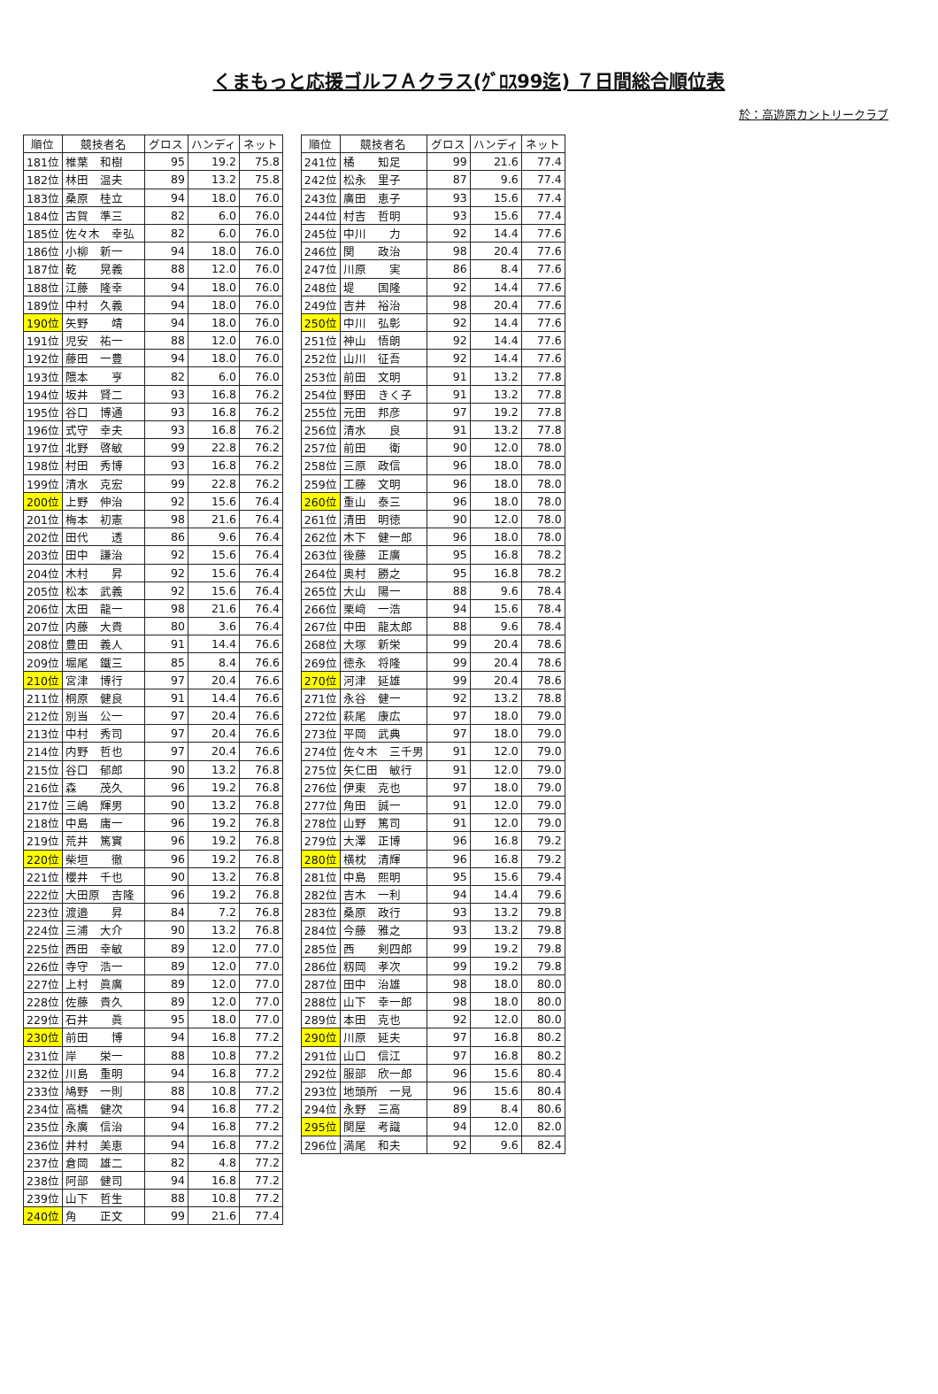くまもっと応援ゴルフＡクラス(ｸﾞﾛｽ99迄) ７日間総合順位表
於：高遊原カントリークラブ
| 順位 | 競技者名 | グロス | ハンディ | ネット |
| --- | --- | --- | --- | --- |
| 181位 | 椎葉 和樹 | 95 | 19.2 | 75.8 |
| 182位 | 林田 温夫 | 89 | 13.2 | 75.8 |
| 183位 | 桑原 桂立 | 94 | 18.0 | 76.0 |
| 184位 | 古賀 準三 | 82 | 6.0 | 76.0 |
| 185位 | 佐々木 幸弘 | 82 | 6.0 | 76.0 |
| 186位 | 小柳 新一 | 94 | 18.0 | 76.0 |
| 187位 | 乾 晃義 | 88 | 12.0 | 76.0 |
| 188位 | 江藤 隆幸 | 94 | 18.0 | 76.0 |
| 189位 | 中村 久義 | 94 | 18.0 | 76.0 |
| 190位 | 矢野 靖 | 94 | 18.0 | 76.0 |
| 191位 | 児安 祐一 | 88 | 12.0 | 76.0 |
| 192位 | 藤田 一豊 | 94 | 18.0 | 76.0 |
| 193位 | 隈本 亨 | 82 | 6.0 | 76.0 |
| 194位 | 坂井 賢二 | 93 | 16.8 | 76.2 |
| 195位 | 谷口 博通 | 93 | 16.8 | 76.2 |
| 196位 | 式守 幸夫 | 93 | 16.8 | 76.2 |
| 197位 | 北野 啓敏 | 99 | 22.8 | 76.2 |
| 198位 | 村田 秀博 | 93 | 16.8 | 76.2 |
| 199位 | 清水 克宏 | 99 | 22.8 | 76.2 |
| 200位 | 上野 伸治 | 92 | 15.6 | 76.4 |
| 201位 | 梅本 初憲 | 98 | 21.6 | 76.4 |
| 202位 | 田代 透 | 86 | 9.6 | 76.4 |
| 203位 | 田中 謙治 | 92 | 15.6 | 76.4 |
| 204位 | 木村 昇 | 92 | 15.6 | 76.4 |
| 205位 | 松本 武義 | 92 | 15.6 | 76.4 |
| 206位 | 太田 龍一 | 98 | 21.6 | 76.4 |
| 207位 | 内藤 大貴 | 80 | 3.6 | 76.4 |
| 208位 | 豊田 義人 | 91 | 14.4 | 76.6 |
| 209位 | 堀尾 鐵三 | 85 | 8.4 | 76.6 |
| 210位 | 宮津 博行 | 97 | 20.4 | 76.6 |
| 211位 | 桐原 健良 | 91 | 14.4 | 76.6 |
| 212位 | 別当 公一 | 97 | 20.4 | 76.6 |
| 213位 | 中村 秀司 | 97 | 20.4 | 76.6 |
| 214位 | 内野 哲也 | 97 | 20.4 | 76.6 |
| 215位 | 谷口 郁郎 | 90 | 13.2 | 76.8 |
| 216位 | 森 茂久 | 96 | 19.2 | 76.8 |
| 217位 | 三嶋 輝男 | 90 | 13.2 | 76.8 |
| 218位 | 中島 庸一 | 96 | 19.2 | 76.8 |
| 219位 | 荒井 篤實 | 96 | 19.2 | 76.8 |
| 220位 | 柴垣 徹 | 96 | 19.2 | 76.8 |
| 221位 | 櫻井 千也 | 90 | 13.2 | 76.8 |
| 222位 | 大田原 吉隆 | 96 | 19.2 | 76.8 |
| 223位 | 渡邉 昇 | 84 | 7.2 | 76.8 |
| 224位 | 三浦 大介 | 90 | 13.2 | 76.8 |
| 225位 | 西田 幸敏 | 89 | 12.0 | 77.0 |
| 226位 | 寺守 浩一 | 89 | 12.0 | 77.0 |
| 227位 | 上村 眞廣 | 89 | 12.0 | 77.0 |
| 228位 | 佐藤 貴久 | 89 | 12.0 | 77.0 |
| 229位 | 石井 眞 | 95 | 18.0 | 77.0 |
| 230位 | 前田 博 | 94 | 16.8 | 77.2 |
| 231位 | 岸 栄一 | 88 | 10.8 | 77.2 |
| 232位 | 川島 重明 | 94 | 16.8 | 77.2 |
| 233位 | 鳩野 一則 | 88 | 10.8 | 77.2 |
| 234位 | 高橋 健次 | 94 | 16.8 | 77.2 |
| 235位 | 永廣 信治 | 94 | 16.8 | 77.2 |
| 236位 | 井村 美恵 | 94 | 16.8 | 77.2 |
| 237位 | 倉岡 雄二 | 82 | 4.8 | 77.2 |
| 238位 | 阿部 健司 | 94 | 16.8 | 77.2 |
| 239位 | 山下 哲生 | 88 | 10.8 | 77.2 |
| 240位 | 角 正文 | 99 | 21.6 | 77.4 |
| 順位 | 競技者名 | グロス | ハンディ | ネット |
| --- | --- | --- | --- | --- |
| 241位 | 橘 知足 | 99 | 21.6 | 77.4 |
| 242位 | 松永 里子 | 87 | 9.6 | 77.4 |
| 243位 | 廣田 恵子 | 93 | 15.6 | 77.4 |
| 244位 | 村吉 哲明 | 93 | 15.6 | 77.4 |
| 245位 | 中川 力 | 92 | 14.4 | 77.6 |
| 246位 | 関 政治 | 98 | 20.4 | 77.6 |
| 247位 | 川原 実 | 86 | 8.4 | 77.6 |
| 248位 | 堤 国隆 | 92 | 14.4 | 77.6 |
| 249位 | 吉井 裕治 | 98 | 20.4 | 77.6 |
| 250位 | 中川 弘彰 | 92 | 14.4 | 77.6 |
| 251位 | 神山 悟朗 | 92 | 14.4 | 77.6 |
| 252位 | 山川 征吾 | 92 | 14.4 | 77.6 |
| 253位 | 前田 文明 | 91 | 13.2 | 77.8 |
| 254位 | 野田 きく子 | 91 | 13.2 | 77.8 |
| 255位 | 元田 邦彦 | 97 | 19.2 | 77.8 |
| 256位 | 清水 良 | 91 | 13.2 | 77.8 |
| 257位 | 前田 衛 | 90 | 12.0 | 78.0 |
| 258位 | 三原 政信 | 96 | 18.0 | 78.0 |
| 259位 | 工藤 文明 | 96 | 18.0 | 78.0 |
| 260位 | 重山 泰三 | 96 | 18.0 | 78.0 |
| 261位 | 清田 明徳 | 90 | 12.0 | 78.0 |
| 262位 | 木下 健一郎 | 96 | 18.0 | 78.0 |
| 263位 | 後藤 正廣 | 95 | 16.8 | 78.2 |
| 264位 | 奥村 勝之 | 95 | 16.8 | 78.2 |
| 265位 | 大山 陽一 | 88 | 9.6 | 78.4 |
| 266位 | 栗﨑 一浩 | 94 | 15.6 | 78.4 |
| 267位 | 中田 龍太郎 | 88 | 9.6 | 78.4 |
| 268位 | 大塚 新栄 | 99 | 20.4 | 78.6 |
| 269位 | 徳永 将隆 | 99 | 20.4 | 78.6 |
| 270位 | 河津 延雄 | 99 | 20.4 | 78.6 |
| 271位 | 永谷 健一 | 92 | 13.2 | 78.8 |
| 272位 | 萩尾 康広 | 97 | 18.0 | 79.0 |
| 273位 | 平岡 武典 | 97 | 18.0 | 79.0 |
| 274位 | 佐々木 三千男 | 91 | 12.0 | 79.0 |
| 275位 | 矢仁田 敏行 | 91 | 12.0 | 79.0 |
| 276位 | 伊東 克也 | 97 | 18.0 | 79.0 |
| 277位 | 角田 誠一 | 91 | 12.0 | 79.0 |
| 278位 | 山野 篤司 | 91 | 12.0 | 79.0 |
| 279位 | 大澤 正博 | 96 | 16.8 | 79.2 |
| 280位 | 横枕 清輝 | 96 | 16.8 | 79.2 |
| 281位 | 中島 熙明 | 95 | 15.6 | 79.4 |
| 282位 | 吉木 一利 | 94 | 14.4 | 79.6 |
| 283位 | 桑原 政行 | 93 | 13.2 | 79.8 |
| 284位 | 今藤 雅之 | 93 | 13.2 | 79.8 |
| 285位 | 西 剣四郎 | 99 | 19.2 | 79.8 |
| 286位 | 籾岡 孝次 | 99 | 19.2 | 79.8 |
| 287位 | 田中 治雄 | 98 | 18.0 | 80.0 |
| 288位 | 山下 幸一郎 | 98 | 18.0 | 80.0 |
| 289位 | 本田 克也 | 92 | 12.0 | 80.0 |
| 290位 | 川原 延夫 | 97 | 16.8 | 80.2 |
| 291位 | 山口 信江 | 97 | 16.8 | 80.2 |
| 292位 | 服部 欣一郎 | 96 | 15.6 | 80.4 |
| 293位 | 地頭所 一見 | 96 | 15.6 | 80.4 |
| 294位 | 永野 三高 | 89 | 8.4 | 80.6 |
| 295位 | 関屋 考識 | 94 | 12.0 | 82.0 |
| 296位 | 満尾 和夫 | 92 | 9.6 | 82.4 |